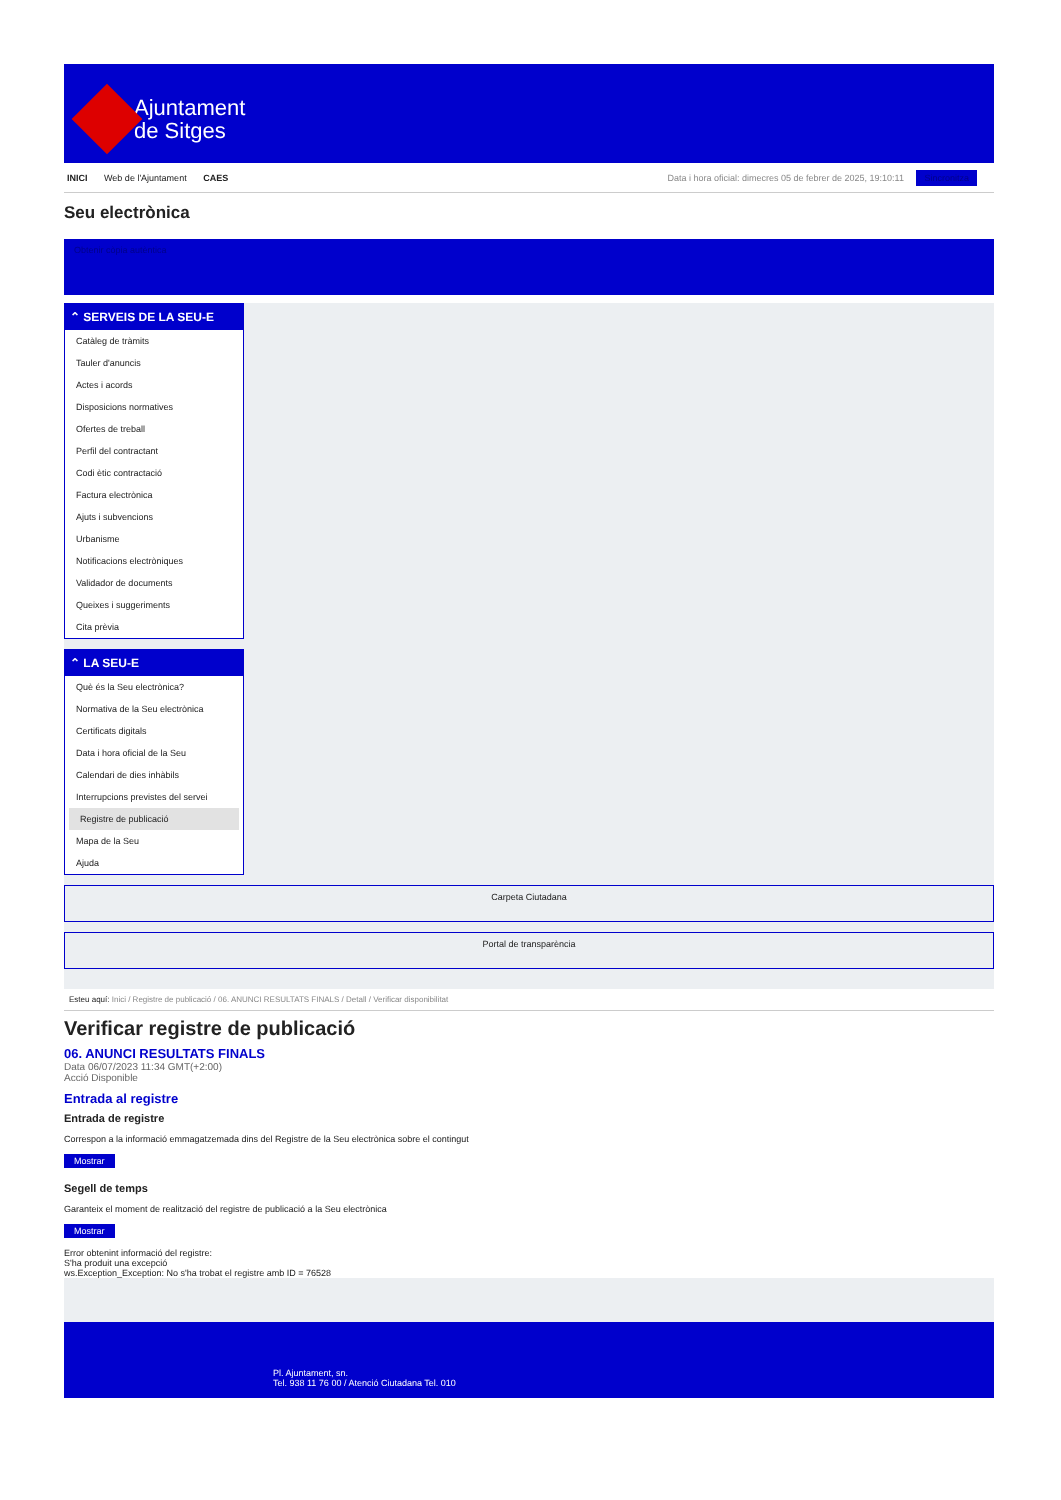Ajuntament
de Sitges
INICI Web de l'Ajuntament CAES
Data i hora oficial: dimecres 05 de febrer de 2025, 19:10:11 Sincronitza
Seu electrònica
Obtenir còpia autèntica
⌃ SERVEIS DE LA SEU-E
Catàleg de tràmits
Tauler d'anuncis
Actes i acords
Disposicions normatives
Ofertes de treball
Perfil del contractant
Codi ètic contractació
Factura electrònica
Ajuts i subvencions
Urbanisme
Notificacions electròniques
Validador de documents
Queixes i suggeriments
Cita prèvia
⌃ LA SEU-E
Què és la Seu electrònica?
Normativa de la Seu electrònica
Certificats digitals
Data i hora oficial de la Seu
Calendari de dies inhàbils
Interrupcions previstes del servei
Registre de publicació
Mapa de la Seu
Ajuda
Carpeta Ciutadana
Portal de transparència
Esteu aquí: Inici / Registre de publicació / 06. ANUNCI RESULTATS FINALS / Detall / Verificar disponibilitat
Verificar registre de publicació
06. ANUNCI RESULTATS FINALS
Data 06/07/2023 11:34 GMT(+2:00)
Acció Disponible
Entrada al registre
Entrada de registre
Correspon a la informació emmagatzemada dins del Registre de la Seu electrònica sobre el contingut
Mostrar
Segell de temps
Garanteix el moment de realització del registre de publicació a la Seu electrònica
Mostrar
Error obtenint informació del registre:
S'ha produit una excepció
ws.Exception_Exception: No s'ha trobat el registre amb ID = 76528
Pl. Ajuntament, sn.
Tel. 938 11 76 00 / Atenció Ciutadana Tel. 010